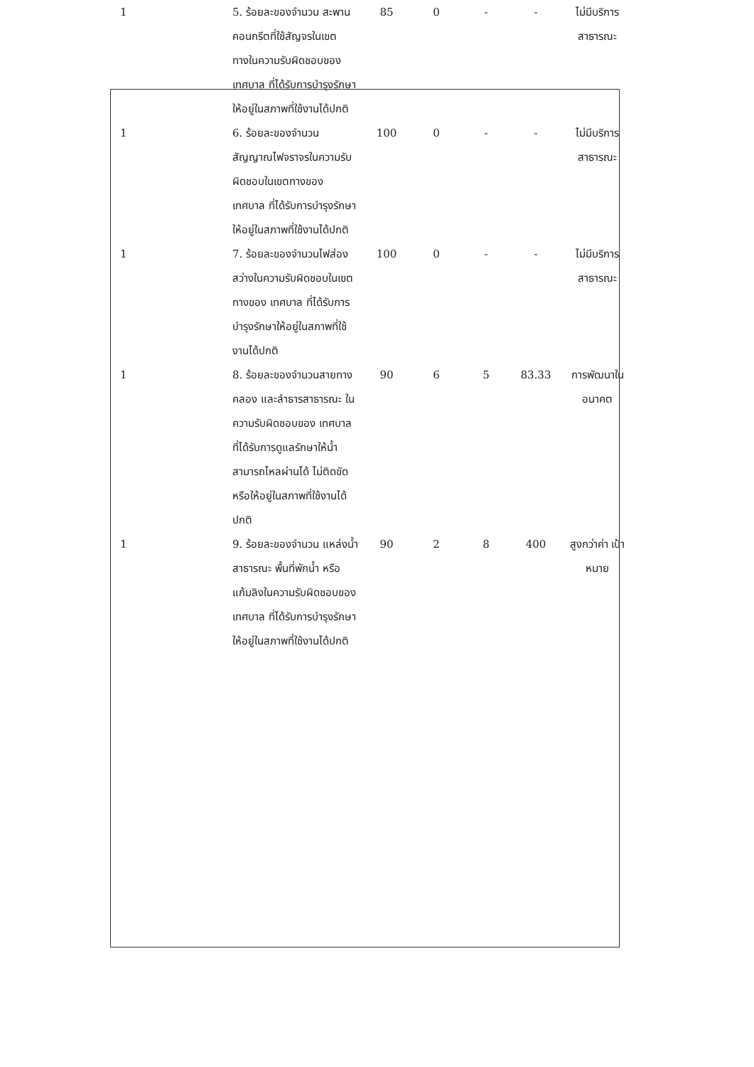| 1 | 5. ร้อยละของจำนวน สะพานคอนกรีตที่ใช้สัญจรในเขตทางในความรับผิดชอบของ เทศบาล ที่ได้รับการบำรุงรักษาให้อยู่ในสภาพที่ใช้งานได้ปกติ | 85 | 0 | - | - | ไม่มีบริการ สาธารณะ |
| 1 | 6. ร้อยละของจำนวน สัญญาณไฟจราจรในความรับผิดชอบในเขตทางของ เทศบาล ที่ได้รับการบำรุงรักษาให้อยู่ในสภาพที่ใช้งานได้ปกติ | 100 | 0 | - | - | ไม่มีบริการ สาธารณะ |
| 1 | 7. ร้อยละของจำนวนไฟส่องสว่างในความรับผิดชอบในเขตทางของ เทศบาล ที่ได้รับการบำรุงรักษาให้อยู่ในสภาพที่ใช้งานได้ปกติ | 100 | 0 | - | - | ไม่มีบริการ สาธารณะ |
| 1 | 8. ร้อยละของจำนวนสายทางคลอง และลำธารสาธารณะ ในความรับผิดชอบของ เทศบาล ที่ได้รับการดูแลรักษาให้น้ำสามารถไหลผ่านได้ ไม่ติดขัด หรือให้อยู่ในสภาพที่ใช้งานได้ปกติ | 90 | 6 | 5 | 83.33 | การพัฒนาใน อนาคต |
| 1 | 9. ร้อยละของจำนวน แหล่งน้ำสาธารณะ พื้นที่พักน้ำ หรือแก้มลิงในความรับผิดชอบของ เทศบาล ที่ได้รับการบำรุงรักษาให้อยู่ในสภาพที่ใช้งานได้ปกติ | 90 | 2 | 8 | 400 | สูงกว่าค่า เป้าหมาย |